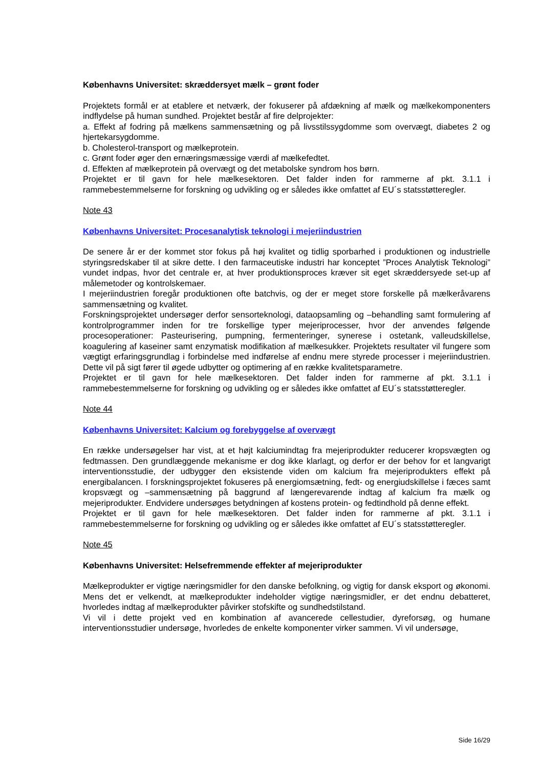Københavns Universitet: skræddersyet mælk – grønt foder
Projektets formål er at etablere et netværk, der fokuserer på afdækning af mælk og mælkekomponenters indflydelse på human sundhed. Projektet består af fire delprojekter:
a. Effekt af fodring på mælkens sammensætning og på livsstilssygdomme som overvægt, diabetes 2 og hjertekarsygdomme.
b. Cholesterol-transport og mælkeprotein.
c. Grønt foder øger den ernæringsmæssige værdi af mælkefedtet.
d. Effekten af mælkeprotein på overvægt og det metabolske syndrom hos børn.
Projektet er til gavn for hele mælkesektoren. Det falder inden for rammerne af pkt. 3.1.1 i rammebestemmelserne for forskning og udvikling og er således ikke omfattet af EU´s statsstøtteregler.
Note 43
Københavns Universitet: Procesanalytisk teknologi i mejeriindustrien
De senere år er der kommet stor fokus på høj kvalitet og tidlig sporbarhed i produktionen og industrielle styringsredskaber til at sikre dette. I den farmaceutiske industri har konceptet ”Proces Analytisk Teknologi” vundet indpas, hvor det centrale er, at hver produktionsproces kræver sit eget skræddersyede set-up af målemetoder og kontrolskemaer.
I mejeriindustrien foregår produktionen ofte batchvis, og der er meget store forskelle på mælkeråvarens sammensætning og kvalitet.
Forskningsprojektet undersøger derfor sensorteknologi, dataopsamling og –behandling samt formulering af kontrolprogrammer inden for tre forskellige typer mejeriprocesser, hvor der anvendes følgende procesoperationer: Pasteurisering, pumpning, fermenteringer, synerese i ostetank, valleudskillelse, koagulering af kaseiner samt enzymatisk modifikation af mælkesukker. Projektets resultater vil fungere som vægtigt erfaringsgrundlag i forbindelse med indførelse af endnu mere styrede processer i mejeriindustrien. Dette vil på sigt fører til øgede udbytter og optimering af en række kvalitetsparametre.
Projektet er til gavn for hele mælkesektoren. Det falder inden for rammerne af pkt. 3.1.1 i rammebestemmelserne for forskning og udvikling og er således ikke omfattet af EU´s statsstøtteregler.
Note 44
Københavns Universitet: Kalcium og forebyggelse af overvægt
En række undersøgelser har vist, at et højt kalciumindtag fra mejeriprodukter reducerer kropsvægten og fedtmassen. Den grundlæggende mekanisme er dog ikke klarlagt, og derfor er der behov for et langvarigt interventionsstudie, der udbygger den eksistende viden om kalcium fra mejeriprodukters effekt på energibalancen. I forskningsprojektet fokuseres på energiomsætning, fedt- og energiudskillelse i fæces samt kropsvægt og –sammensætning på baggrund af længerevarende indtag af kalcium fra mælk og mejeriprodukter. Endvidere undersøges betydningen af kostens protein- og fedtindhold på denne effekt.
Projektet er til gavn for hele mælkesektoren. Det falder inden for rammerne af pkt. 3.1.1 i rammebestemmelserne for forskning og udvikling og er således ikke omfattet af EU´s statsstøtteregler.
Note 45
Københavns Universitet: Helsefremmende effekter af mejeriprodukter
Mælkeprodukter er vigtige næringsmidler for den danske befolkning, og vigtig for dansk eksport og økonomi. Mens det er velkendt, at mælkeprodukter indeholder vigtige næringsmidler, er det endnu debatteret, hvorledes indtag af mælkeprodukter påvirker stofskifte og sundhedstilstand.
Vi vil i dette projekt ved en kombination af avancerede cellestudier, dyreforsøg, og humane interventionsstudier undersøge, hvorledes de enkelte komponenter virker sammen. Vi vil undersøge,
Side 16/29